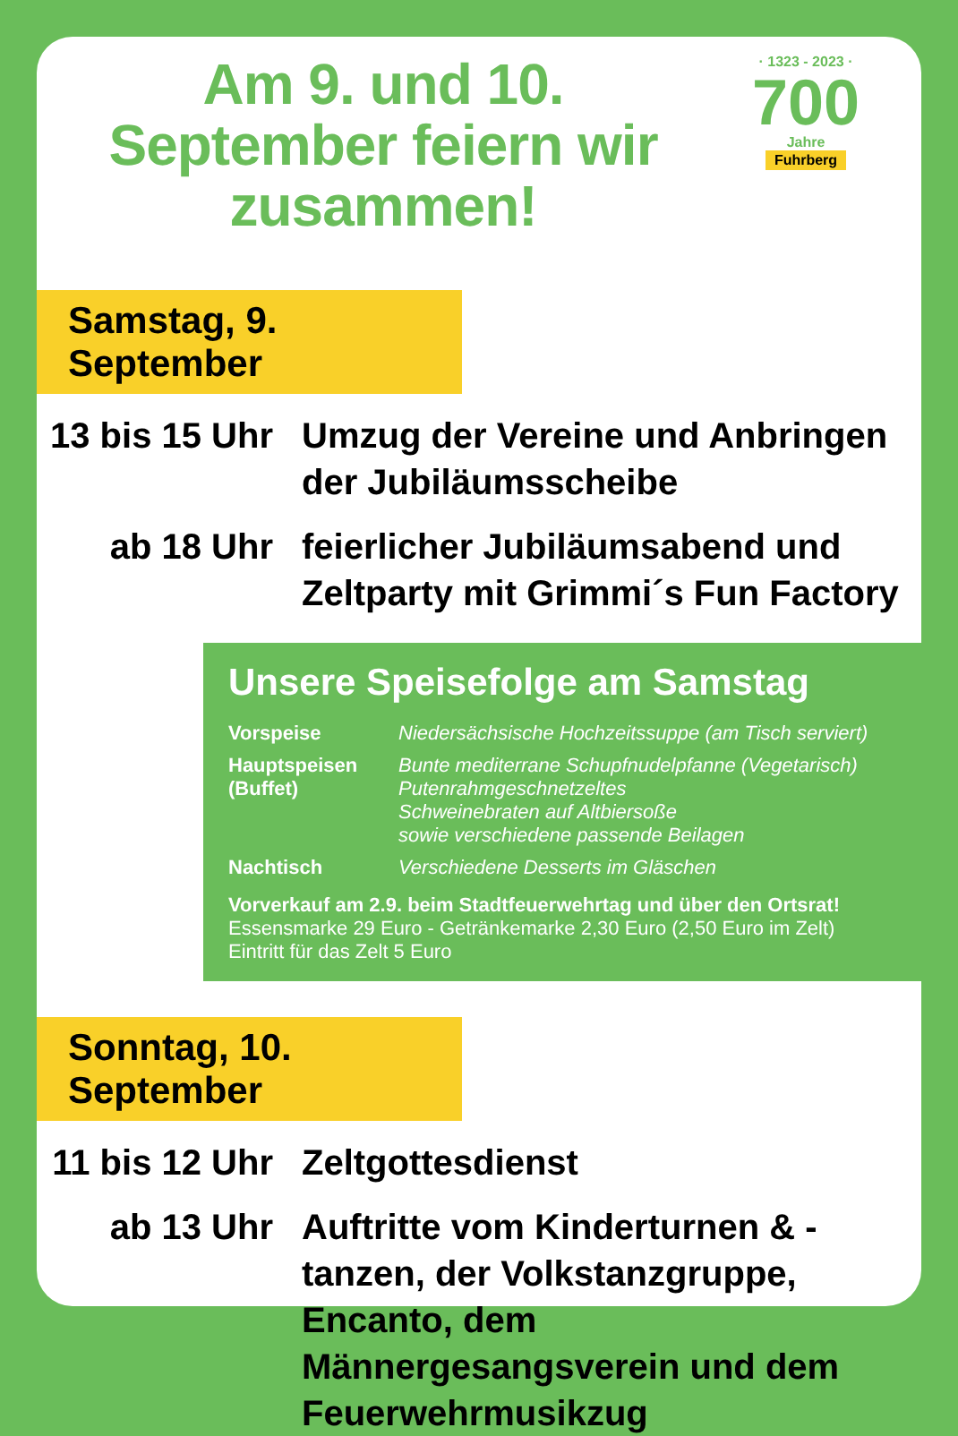Am 9. und 10. September feiern wir zusammen!
· 1323 - 2023 ·
700
Jahre
Fuhrberg
Samstag, 9. September
13 bis 15 Uhr
Umzug der Vereine und Anbringen der Jubiläumsscheibe
ab 18 Uhr feierlicher Jubiläumsabend und Zeltparty mit Grimmi´s Fun Factory
Unsere Speisefolge am Samstag
Vorspeise Niedersächsische Hochzeitssuppe (am Tisch serviert)
Hauptspeisen (Buffet) Bunte mediterrane Schupfnudelpfanne (Vegetarisch)
Putenrahmgeschnetzeltes
Schweinebraten auf Altbiersoße
sowie verschiedene passende Beilagen
Nachtisch Verschiedene Desserts im Gläschen
Vorverkauf am 2.9. beim Stadtfeuerwehrtag und über den Ortsrat!
Essensmarke 29 Euro - Getränkemarke 2,30 Euro (2,50 Euro im Zelt)
Eintritt für das Zelt 5 Euro
Sonntag, 10. September
11 bis 12 Uhr
Zeltgottesdienst
ab 13 Uhr Auftritte vom Kinderturnen & -tanzen, der Volkstanzgruppe, Encanto, dem Männergesangsverein und dem Feuerwehrmusikzug